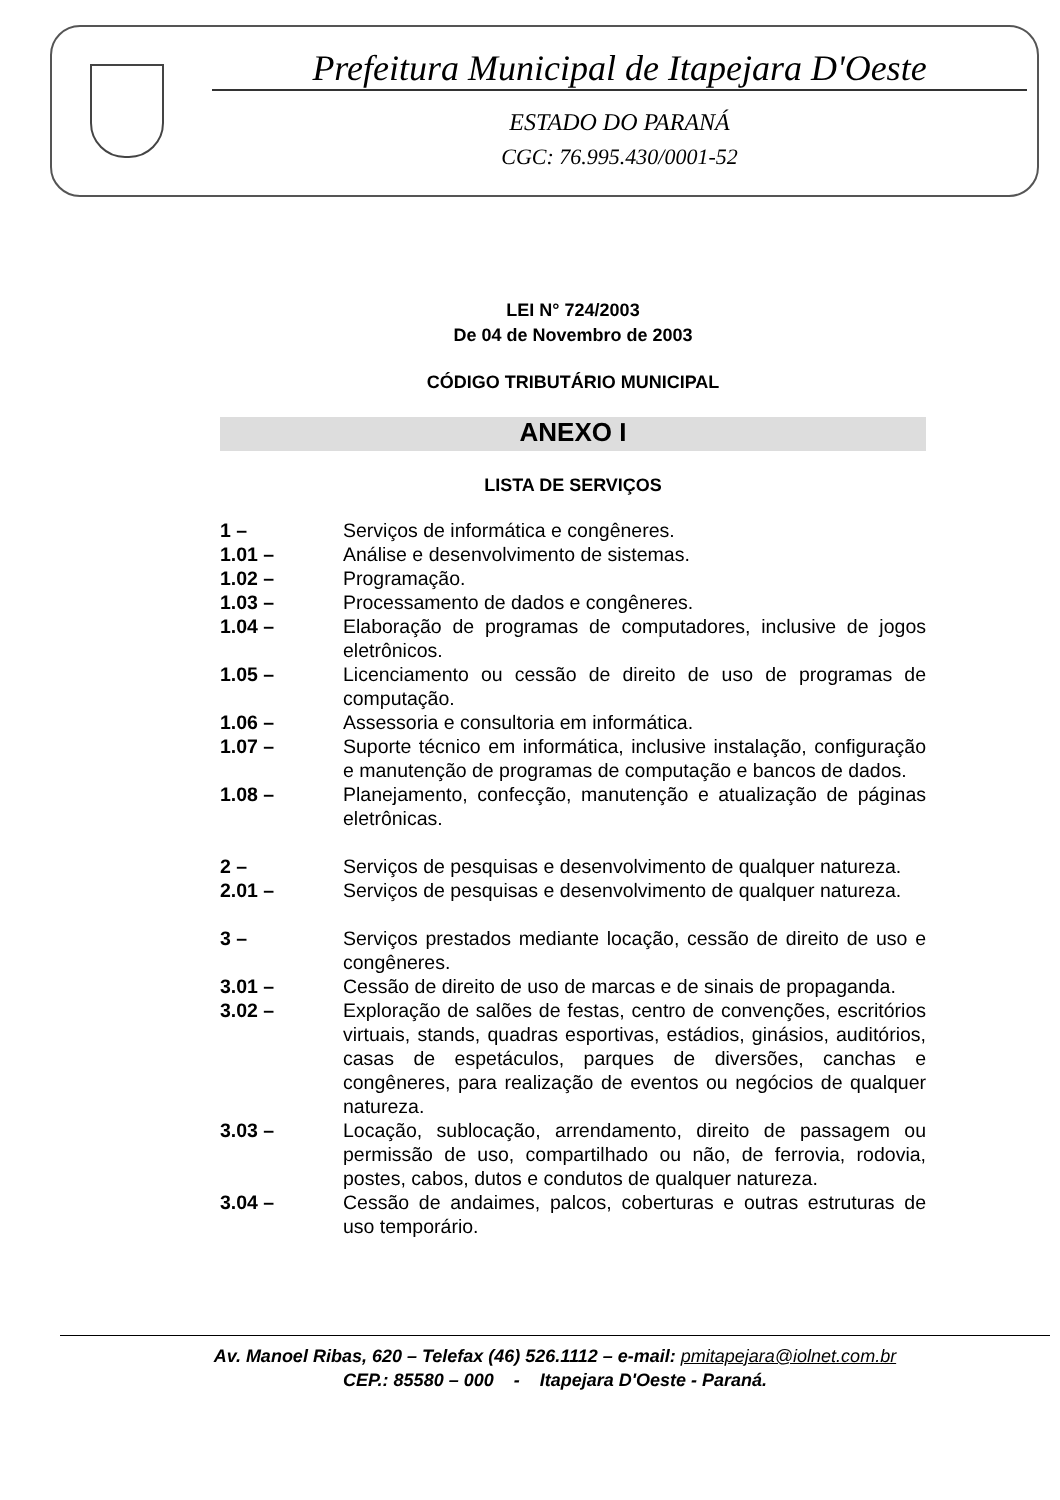Prefeitura Municipal de Itapejara D'Oeste
ESTADO DO PARANÁ
CGC: 76.995.430/0001-52
LEI N° 724/2003
De 04 de Novembro de 2003
CÓDIGO TRIBUTÁRIO MUNICIPAL
ANEXO I
LISTA DE SERVIÇOS
| 1 – | Serviços de informática e congêneres. |
| 1.01 – | Análise e desenvolvimento de sistemas. |
| 1.02 – | Programação. |
| 1.03 – | Processamento de dados e congêneres. |
| 1.04 – | Elaboração de programas de computadores, inclusive de jogos eletrônicos. |
| 1.05 – | Licenciamento ou cessão de direito de uso de programas de computação. |
| 1.06 – | Assessoria e consultoria em informática. |
| 1.07 – | Suporte técnico em informática, inclusive instalação, configuração e manutenção de programas de computação e bancos de dados. |
| 1.08 – | Planejamento, confecção, manutenção e atualização de páginas eletrônicas. |
| 2 – | Serviços de pesquisas e desenvolvimento de qualquer natureza. |
| 2.01 – | Serviços de pesquisas e desenvolvimento de qualquer natureza. |
| 3 – | Serviços prestados mediante locação, cessão de direito de uso e congêneres. |
| 3.01 – | Cessão de direito de uso de marcas e de sinais de propaganda. |
| 3.02 – | Exploração de salões de festas, centro de convenções, escritórios virtuais, stands, quadras esportivas, estádios, ginásios, auditórios, casas de espetáculos, parques de diversões, canchas e congêneres, para realização de eventos ou negócios de qualquer natureza. |
| 3.03 – | Locação, sublocação, arrendamento, direito de passagem ou permissão de uso, compartilhado ou não, de ferrovia, rodovia, postes, cabos, dutos e condutos de qualquer natureza. |
| 3.04 – | Cessão de andaimes, palcos, coberturas e outras estruturas de uso temporário. |
Av. Manoel Ribas, 620 – Telefax (46) 526.1112 – e-mail: pmitapejara@iolnet.com.br
CEP.: 85580 – 000 - Itapejara D'Oeste - Paraná.